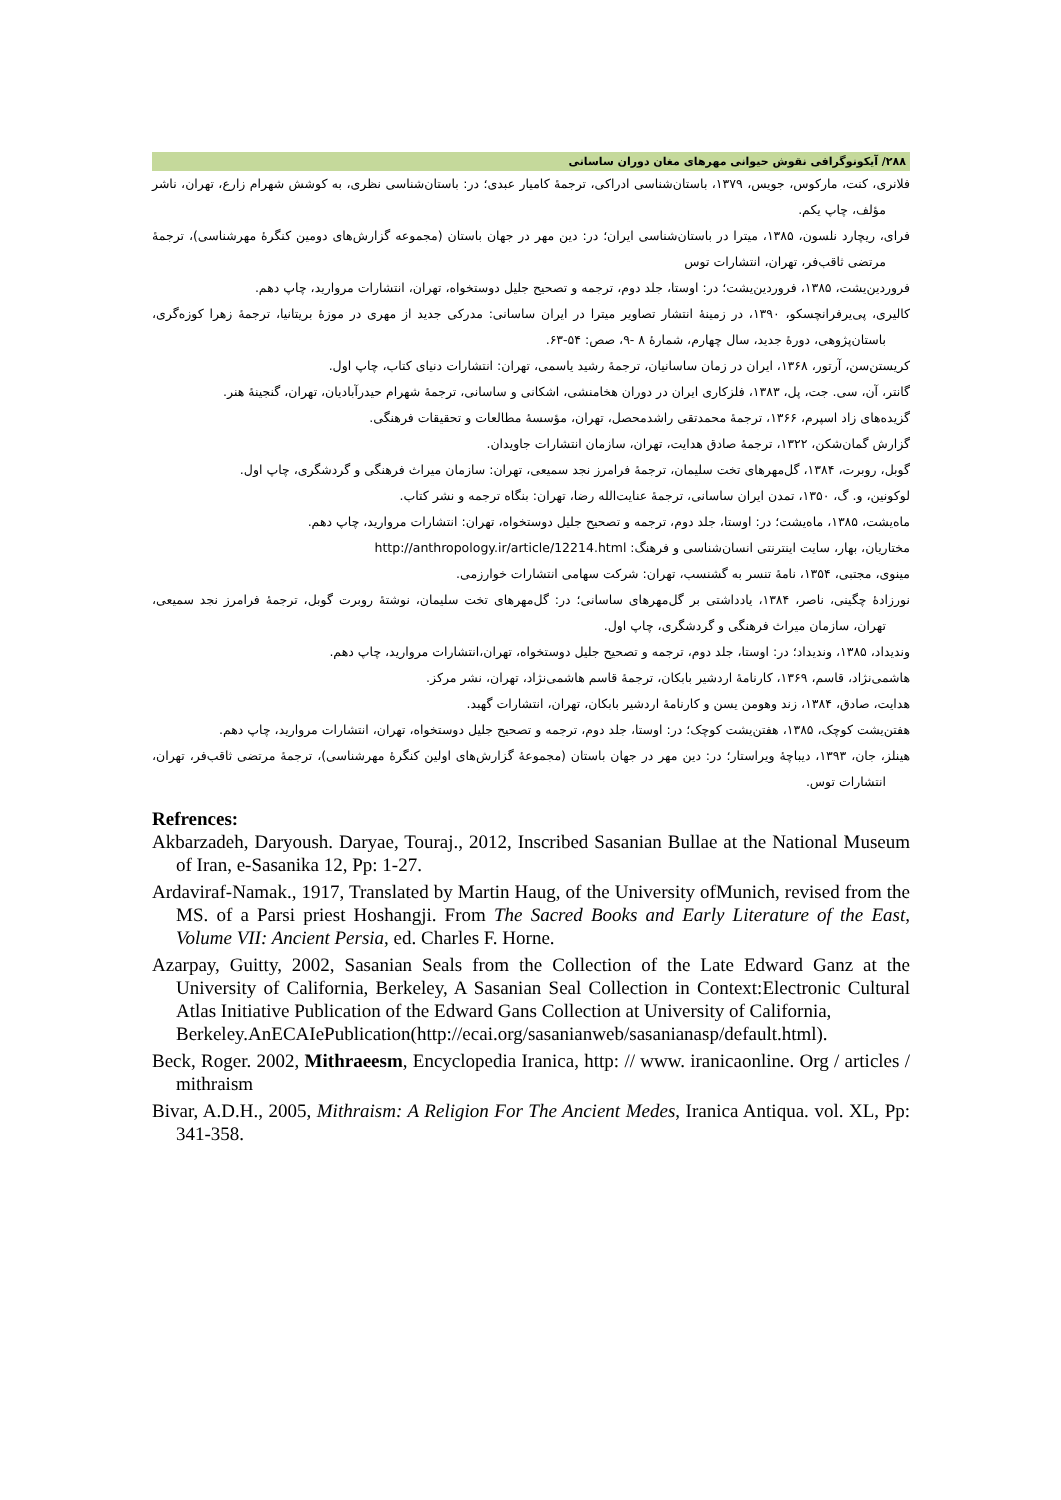۲۸۸/ آیکونوگرافی نقوش حیوانی مهرهای مغان دوران ساسانی
فلانری، کنت، مارکوس، جویس، ۱۳۷۹، باستان‌شناسی ادراکی، ترجمهٔ کامیار عبدی؛ در: باستان‌شناسی نظری، به کوشش شهرام زارع، تهران، ناشر مؤلف، چاپ یکم.
فرای، ریچارد نلسون، ۱۳۸۵، میترا در باستان‌شناسی ایران؛ در: دین مهر در جهان باستان (مجموعه گزارش‌های دومین کنگرهٔ مهرشناسی)، ترجمهٔ مرتضی ثاقب‌فر، تهران، انتشارات توس
فروردین‌یشت، ۱۳۸۵، فروردین‌یشت؛ در: اوستا، جلد دوم، ترجمه و تصحیح جلیل دوستخواه، تهران، انتشارات مروارید، چاپ دهم.
کالیری، پی‌یرفرانچسکو، ۱۳۹۰، در زمینهٔ انتشار تصاویر میترا در ایران ساسانی: مدرکی جدید از مهری در موزهٔ بریتانیا، ترجمهٔ زهرا کوزه‌گری، باستان‌پژوهی، دورهٔ جدید، سال چهارم، شمارهٔ ۸ -۹، صص: ۵۴-۶۳.
کریستن‌سن، آرتور، ۱۳۶۸، ایران در زمان ساسانیان، ترجمهٔ رشید یاسمی، تهران: انتشارات دنیای کتاب، چاپ اول.
گانتر، آن، سی. جت، پل، ۱۳۸۳، فلزکاری ایران در دوران هخامنشی، اشکانی و ساسانی، ترجمهٔ شهرام حیدرآبادیان، تهران، گنجینهٔ هنر.
گزیده‌های زاد اسپرم، ۱۳۶۶، ترجمهٔ محمدتقی راشدمحصل، تهران، مؤسسهٔ مطالعات و تحقیقات فرهنگی.
گزارش گمان‌شکن، ۱۳۲۲، ترجمهٔ صادق هدایت، تهران، سازمان انتشارات جاویدان.
گوبل، روبرت، ۱۳۸۴، گل‌مهرهای تخت سلیمان، ترجمهٔ فرامرز نجد سمیعی، تهران: سازمان میراث فرهنگی و گردشگری، چاپ اول.
لوکونین، و. گ، ۱۳۵۰، تمدن ایران ساسانی، ترجمهٔ عنایت‌الله رضا، تهران: بنگاه ترجمه و نشر کتاب.
ماه‌یشت، ۱۳۸۵، ماه‌یشت؛ در: اوستا، جلد دوم، ترجمه و تصحیح جلیل دوستخواه، تهران: انتشارات مروارید، چاپ دهم.
مختاریان، بهار، سایت اینترنتی انسان‌شناسی و فرهنگ: http://anthropology.ir/article/12214.html
مینوی، مجتبی، ۱۳۵۴، نامهٔ تنسر به گشنسب، تهران: شرکت سهامی انتشارات خوارزمی.
نورزادهٔ چگینی، ناصر، ۱۳۸۴، یادداشتی بر گل‌مهرهای ساسانی؛ در: گل‌مهرهای تخت سلیمان، نوشتهٔ روبرت گوبل، ترجمهٔ فرامرز نجد سمیعی، تهران، سازمان میراث فرهنگی و گردشگری، چاپ اول.
وندیداد، ۱۳۸۵، وندیداد؛ در: اوستا، جلد دوم، ترجمه و تصحیح جلیل دوستخواه، تهران،انتشارات مروارید، چاپ دهم.
هاشمی‌نژاد، قاسم، ۱۳۶۹، کارنامهٔ اردشیر بابکان، ترجمهٔ قاسم هاشمی‌نژاد، تهران، نشر مرکز.
هدایت، صادق، ۱۳۸۴، زند وهومن یسن و کارنامهٔ اردشیر بابکان، تهران، انتشارات گهبد.
هفتن‌یشت کوچک، ۱۳۸۵، هفتن‌یشت کوچک؛ در: اوستا، جلد دوم، ترجمه و تصحیح جلیل دوستخواه، تهران، انتشارات مروارید، چاپ دهم.
هینلز، جان، ۱۳۹۳، دیباچهٔ ویراستار؛ در: دین مهر در جهان باستان (مجموعهٔ گزارش‌های اولین کنگرهٔ مهرشناسی)، ترجمهٔ مرتضی ثاقب‌فر، تهران، انتشارات توس.
Refrences:
Akbarzadeh, Daryoush. Daryae, Touraj., 2012, Inscribed Sasanian Bullae at the National Museum of Iran, e-Sasanika 12, Pp: 1-27.
Ardaviraf-Namak., 1917, Translated by Martin Haug, of the University ofMunich, revised from the MS. of a Parsi priest Hoshangji. From The Sacred Books and Early Literature of the East, Volume VII: Ancient Persia, ed. Charles F. Horne.
Azarpay, Guitty, 2002, Sasanian Seals from the Collection of the Late Edward Ganz at the University of California, Berkeley, A Sasanian Seal Collection in Context:Electronic Cultural Atlas Initiative Publication of the Edward Gans Collection at University of California,
Berkeley.AnECAIePublication(http://ecai.org/sasanianweb/sasanianasp/default.html).
Beck, Roger. 2002, Mithraeesm, Encyclopedia Iranica, http: // www. iranicaonline. Org / articles / mithraism
Bivar, A.D.H., 2005, Mithraism: A Religion For The Ancient Medes, Iranica Antiqua. vol. XL, Pp: 341-358.